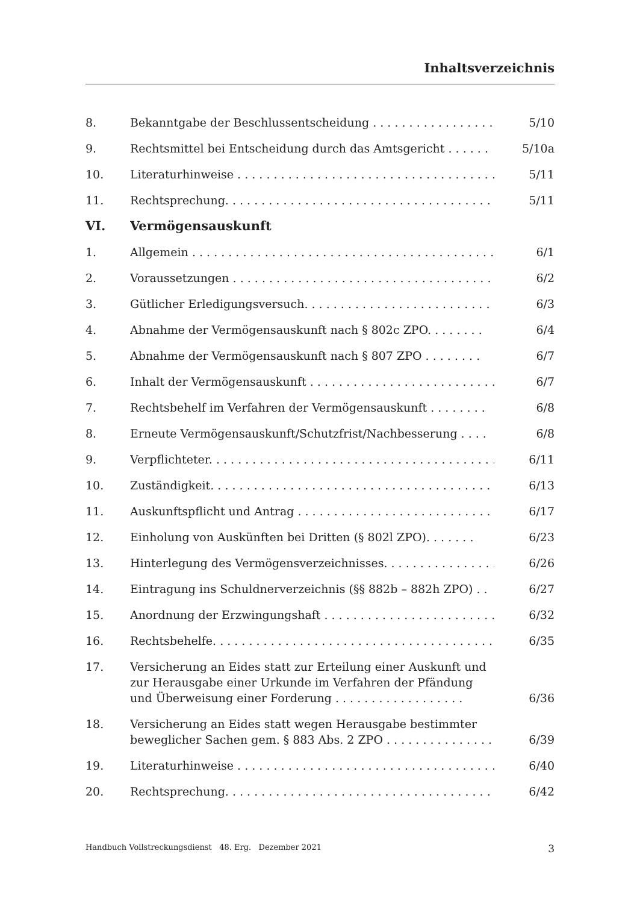Inhaltsverzeichnis
8. Bekanntgabe der Beschlussentscheidung . . . . . . . . . . . . . . . . . . 5/10
9. Rechtsmittel bei Entscheidung durch das Amtsgericht . . . . . . 5/10a
10. Literaturhinweise . . . . . . . . . . . . . . . . . . . . . . . . . . . . . . . . . . . . . . 5/11
11. Rechtsprechung. . . . . . . . . . . . . . . . . . . . . . . . . . . . . . . . . . . . . . . 5/11
VI. Vermögensauskunft
1. Allgemein . . . . . . . . . . . . . . . . . . . . . . . . . . . . . . . . . . . . . . . . . . . . 6/1
2. Voraussetzungen . . . . . . . . . . . . . . . . . . . . . . . . . . . . . . . . . . . . . . 6/2
3. Gütlicher Erledigungsversuch. . . . . . . . . . . . . . . . . . . . . . . . . . . . . 6/3
4. Abnahme der Vermögensauskunft nach § 802c ZPO. . . . . . . . 6/4
5. Abnahme der Vermögensauskunft nach § 807 ZPO . . . . . . . . 6/7
6. Inhalt der Vermögensauskunft . . . . . . . . . . . . . . . . . . . . . . . . . . . . 6/7
7. Rechtsbehelf im Verfahren der Vermögensauskunft . . . . . . . . 6/8
8. Erneute Vermögensauskunft/Schutzfrist/Nachbesserung . . . . 6/8
9. Verpflichteter. . . . . . . . . . . . . . . . . . . . . . . . . . . . . . . . . . . . . . . . . 6/11
10. Zuständigkeit. . . . . . . . . . . . . . . . . . . . . . . . . . . . . . . . . . . . . . . . . 6/13
11. Auskunftspflicht und Antrag . . . . . . . . . . . . . . . . . . . . . . . . . . . . 6/17
12. Einholung von Auskünften bei Dritten (§ 802l ZPO). . . . . . . 6/23
13. Hinterlegung des Vermögensverzeichnisses. . . . . . . . . . . . . . . . 6/26
14. Eintragung ins Schuldnerverzeichnis (§§ 882b – 882h ZPO) . . 6/27
15. Anordnung der Erzwingungshaft . . . . . . . . . . . . . . . . . . . . . . . . 6/32
16. Rechtsbehelfe. . . . . . . . . . . . . . . . . . . . . . . . . . . . . . . . . . . . . . . . 6/35
17. Versicherung an Eides statt zur Erteilung einer Auskunft und zur Herausgabe einer Urkunde im Verfahren der Pfändung und Überweisung einer Forderung . . . . . . . . . . . . . . . . . . 6/36
18. Versicherung an Eides statt wegen Herausgabe bestimmter beweglicher Sachen gem. § 883 Abs. 2 ZPO . . . . . . . . . . . . . . . 6/39
19. Literaturhinweise . . . . . . . . . . . . . . . . . . . . . . . . . . . . . . . . . . . . . . 6/40
20. Rechtsprechung. . . . . . . . . . . . . . . . . . . . . . . . . . . . . . . . . . . . . . . 6/42
Handbuch Vollstreckungsdienst 48. Erg. Dezember 2021 3